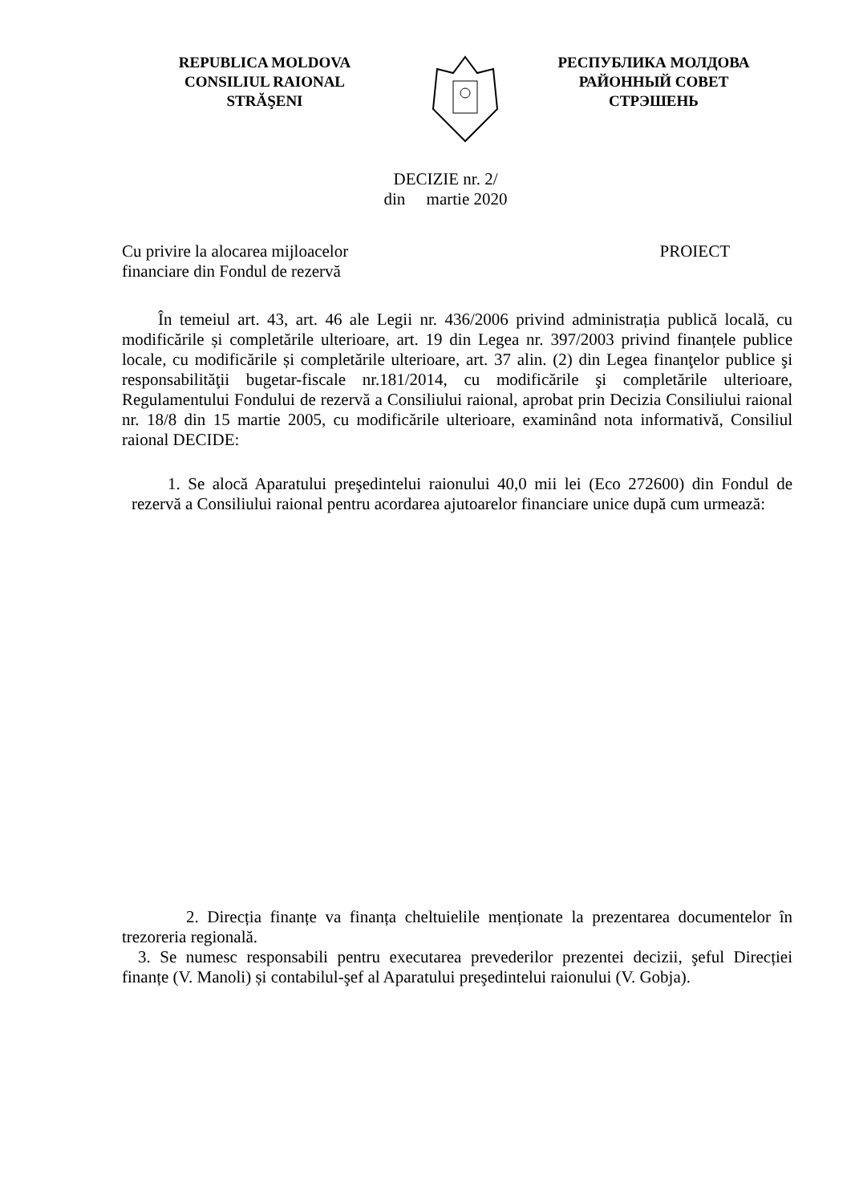REPUBLICA MOLDOVA
CONSILIUL RAIONAL
STRĂŞENI
РЕСПУБЛИКА МОЛДОВА
РАЙОННЫЙ СОВЕТ
СТРЭШЕНЬ
DECIZIE nr. 2/
din martie 2020
Cu privire la alocarea mijloacelor
financiare din Fondul de rezervă
PROIECT
În temeiul art. 43, art. 46 ale Legii nr. 436/2006 privind administrația publică locală, cu modificările și completările ulterioare, art. 19 din Legea nr. 397/2003 privind finanțele publice locale, cu modificările și completările ulterioare, art. 37 alin. (2) din Legea finanţelor publice şi responsabilităţii bugetar-fiscale nr.181/2014, cu modificările şi completările ulterioare, Regulamentului Fondului de rezervă a Consiliului raional, aprobat prin Decizia Consiliului raional nr. 18/8 din 15 martie 2005, cu modificările ulterioare, examinând nota informativă, Consiliul raional DECIDE:
1. Se alocă Aparatului preşedintelui raionului 40,0 mii lei (Eco 272600) din Fondul de rezervă a Consiliului raional pentru acordarea ajutoarelor financiare unice după cum urmează:
2. Direcția finanțe va finanța cheltuielile menționate la prezentarea documentelor în trezoreria regională.
3. Se numesc responsabili pentru executarea prevederilor prezentei decizii, şeful Direcției finanțe (V. Manoli) și contabilul-şef al Aparatului preşedintelui raionului (V. Gobja).